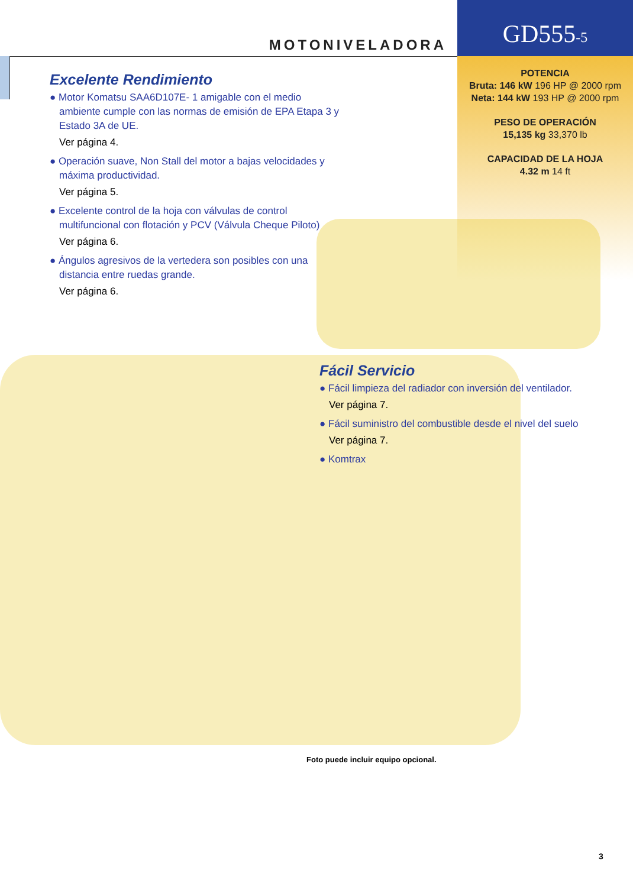MOTONIVELADORA GD555-5
POTENCIA
Bruta: 146 kW 196 HP @ 2000 rpm
Neta: 144 kW 193 HP @ 2000 rpm
PESO DE OPERACIÓN
15,135 kg 33,370 lb
CAPACIDAD DE LA HOJA
4.32 m 14 ft
Excelente Rendimiento
● Motor Komatsu SAA6D107E- 1 amigable con el medio ambiente cumple con las normas de emisión de EPA Etapa 3 y Estado 3A de UE.
Ver página 4.
● Operación suave, Non Stall del motor a bajas velocidades y máxima productividad.
Ver página 5.
● Excelente control de la hoja con válvulas de control multifuncional con flotación y PCV (Válvula Cheque Piloto)
Ver página 6.
● Ángulos agresivos de la vertedera son posibles con una distancia entre ruedas grande.
Ver página 6.
Fácil Servicio
● Fácil limpieza del radiador con inversión del ventilador.
Ver página 7.
● Fácil suministro del combustible desde el nivel del suelo
Ver página 7.
● Komtrax
Foto puede incluir equipo opcional.
3